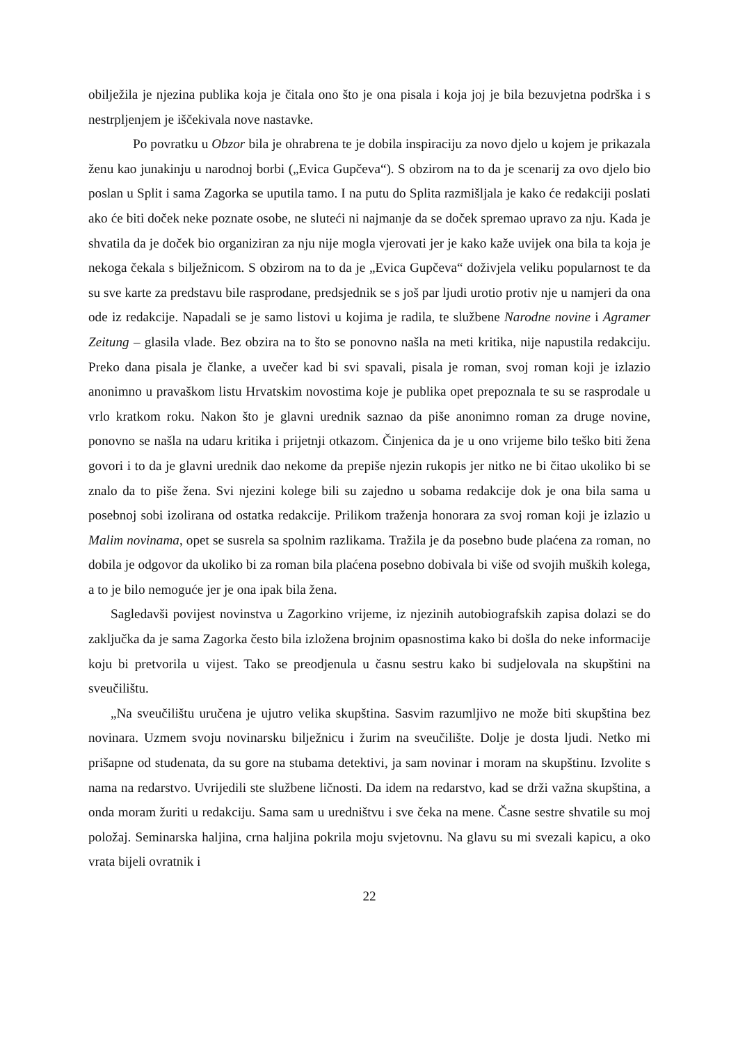obilježila je njezina publika koja je čitala ono što je ona pisala i koja joj je bila bezuvjetna podrška i s nestrpljenjem je iščekivala nove nastavke.
Po povratku u Obzor bila je ohrabrena te je dobila inspiraciju za novo djelo u kojem je prikazala ženu kao junakinju u narodnoj borbi („Evica Gupčeva“). S obzirom na to da je scenarij za ovo djelo bio poslan u Split i sama Zagorka se uputila tamo. I na putu do Splita razmišljala je kako će redakciji poslati ako će biti doček neke poznate osobe, ne sluteći ni najmanje da se doček spremao upravo za nju. Kada je shvatila da je doček bio organiziran za nju nije mogla vjerovati jer je kako kaže uvijek ona bila ta koja je nekoga čekala s bilježnicom. S obzirom na to da je „Evica Gupčeva“ doživjela veliku popularnost te da su sve karte za predstavu bile rasprodane, predsjednik se s još par ljudi urotio protiv nje u namjeri da ona ode iz redakcije. Napadali se je samo listovi u kojima je radila, te službene Narodne novine i Agramer Zeitung – glasila vlade. Bez obzira na to što se ponovno našla na meti kritika, nije napustila redakciju. Preko dana pisala je članke, a uvečer kad bi svi spavali, pisala je roman, svoj roman koji je izlazio anonimno u pravaškom listu Hrvatskim novostima koje je publika opet prepoznala te su se rasprodale u vrlo kratkom roku. Nakon što je glavni urednik saznao da piše anonimno roman za druge novine, ponovno se našla na udaru kritika i prijetnji otkazom. Činjenica da je u ono vrijeme bilo teško biti žena govori i to da je glavni urednik dao nekome da prepiše njezin rukopis jer nitko ne bi čitao ukoliko bi se znalo da to piše žena. Svi njezini kolege bili su zajedno u sobama redakcije dok je ona bila sama u posebnoj sobi izolirana od ostatka redakcije. Prilikom traženja honorara za svoj roman koji je izlazio u Malim novinama, opet se susrela sa spolnim razlikama. Tražila je da posebno bude plaćena za roman, no dobila je odgovor da ukoliko bi za roman bila plaćena posebno dobivala bi više od svojih muških kolega, a to je bilo nemoguće jer je ona ipak bila žena.
Sagledavši povijest novinstva u Zagorkino vrijeme, iz njezinih autobiografskih zapisa dolazi se do zaključka da je sama Zagorka često bila izložena brojnim opasnostima kako bi došla do neke informacije koju bi pretvorila u vijest. Tako se preodjenula u časnu sestru kako bi sudjelovala na skupštini na sveučilištu.
„Na sveučilištu uručena je ujutro velika skupština. Sasvim razumljivo ne može biti skupština bez novinara. Uzmem svoju novinarsku bilježnicu i žurim na sveučilište. Dolje je dosta ljudi. Netko mi prišapne od studenata, da su gore na stubama detektivi, ja sam novinar i moram na skupštinu. Izvolite s nama na redarstvo. Uvrijedili ste službene ličnosti. Da idem na redarstvo, kad se drži važna skupština, a onda moram žuriti u redakciju. Sama sam u uredništvu i sve čeka na mene. Časne sestre shvatile su moj položaj. Seminarska haljina, crna haljina pokrila moju svjetovnu. Na glavu su mi svezali kapicu, a oko vrata bijeli ovratnik i
22